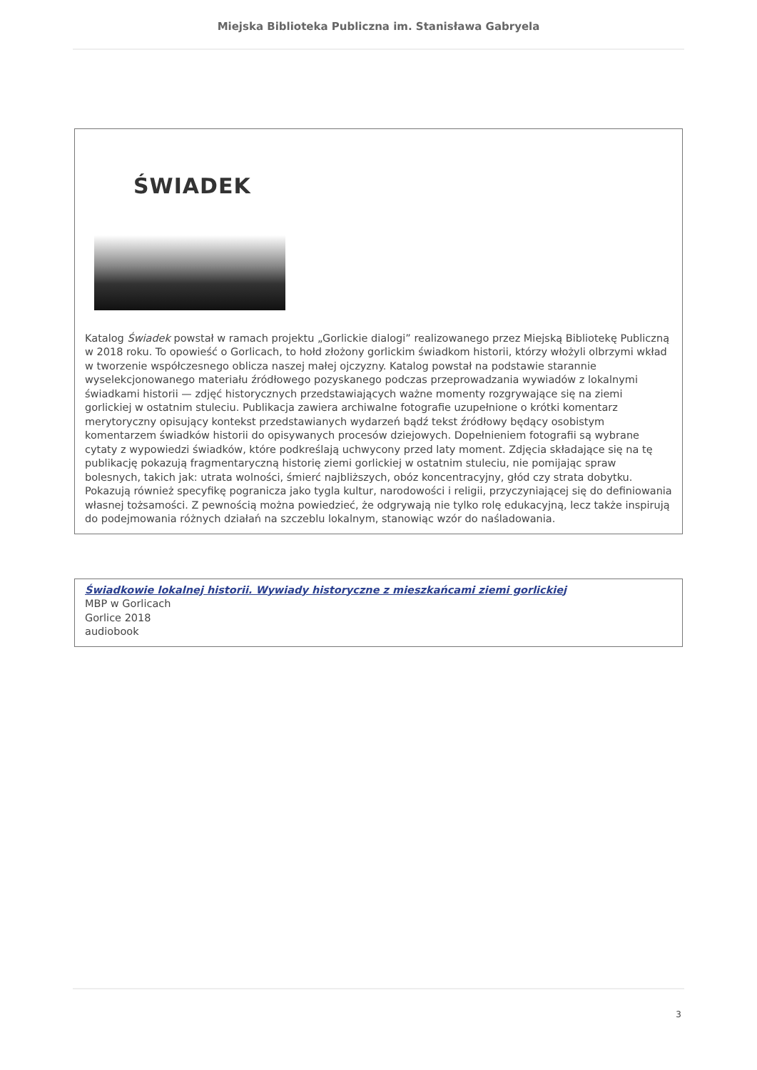Miejska Biblioteka Publiczna im. Stanisława Gabryela
ŚWIADEK
Katalog Świadek powstał w ramach projektu „Gorlickie dialogi” realizowanego przez Miejską Bibliotekę Publiczną w 2018 roku. To opowieść o Gorlicach, to hołd złożony gorlickim świadkom historii, którzy włożyli olbrzymi wkład w tworzenie współczesnego oblicza naszej małej ojczyzny. Katalog powstał na podstawie starannie wyselekcjonowanego materiału źródłowego pozyskanego podczas przeprowadzania wywiadów z lokalnymi świadkami historii — zdjęć historycznych przedstawiających ważne momenty rozgrywające się na ziemi gorlickiej w ostatnim stuleciu. Publikacja zawiera archiwalne fotografie uzupełnione o krótki komentarz merytoryczny opisujący kontekst przedstawianych wydarzeń bądź tekst źródłowy będący osobistym komentarzem świadków historii do opisywanych procesów dziejowych. Dopełnieniem fotografii są wybrane cytaty z wypowiedzi świadków, które podkreślają uchwycony przed laty moment. Zdjęcia składające się na tę publikację pokazują fragmentaryczną historię ziemi gorlickiej w ostatnim stuleciu, nie pomijając spraw bolesnych, takich jak: utrata wolności, śmierć najbliższych, obóz koncentracyjny, głód czy strata dobytku. Pokazują również specyfikę pogranicza jako tygla kultur, narodowości i religii, przyczyniającej się do definiowania własnej tożsamości. Z pewnością można powiedzieć, że odgrywają nie tylko rolę edukacyjną, lecz także inspirują do podejmowania różnych działań na szczeblu lokalnym, stanowiąc wzór do naśladowania.
Świadkowie lokalnej historii. Wywiady historyczne z mieszkańcami ziemi gorlickiej
MBP w Gorlicach
Gorlice 2018
audiobook
3